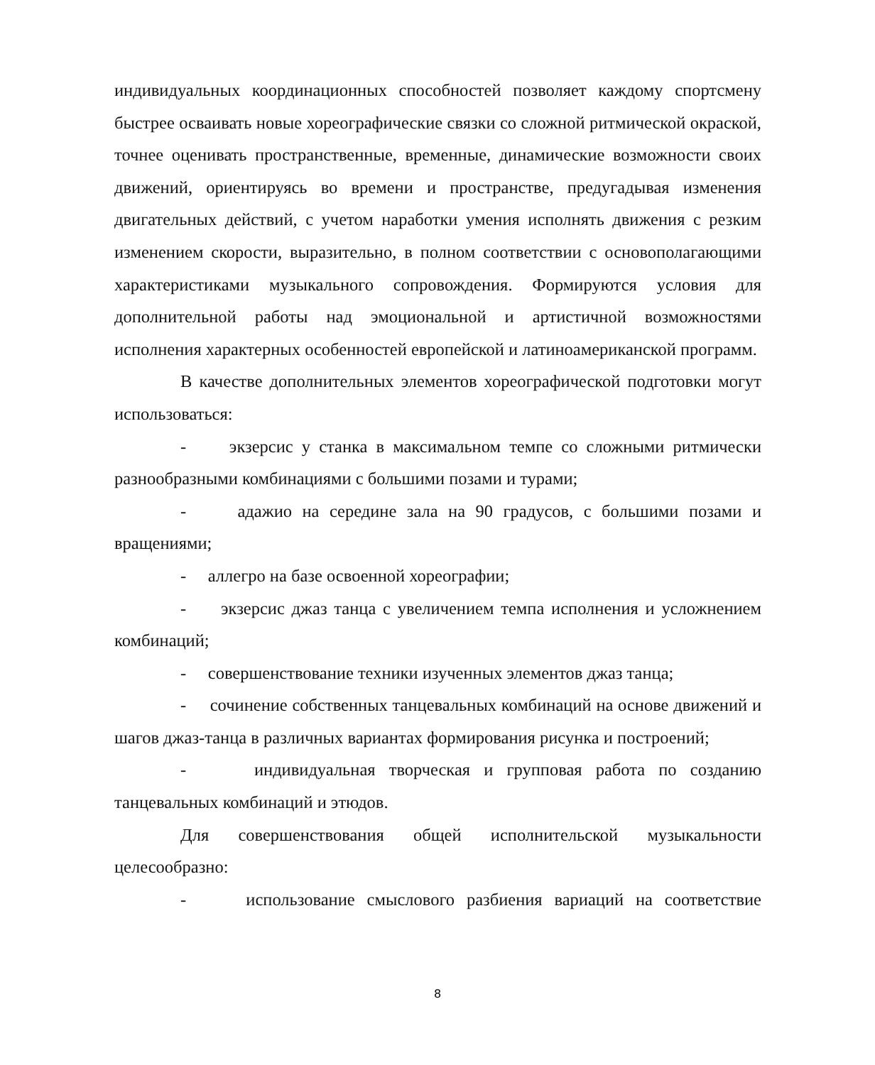индивидуальных координационных способностей позволяет каждому спортсмену быстрее осваивать новые хореографические связки со сложной ритмической окраской, точнее оценивать пространственные, временные, динамические возможности своих движений, ориентируясь во времени и пространстве, предугадывая изменения двигательных действий, с учетом наработки умения исполнять движения с резким изменением скорости, выразительно, в полном соответствии с основополагающими характеристиками музыкального сопровождения. Формируются условия для дополнительной работы над эмоциональной и артистичной возможностями исполнения характерных особенностей европейской и латиноамериканской программ.
В качестве дополнительных элементов хореографической подготовки могут использоваться:
- экзерсис у станка в максимальном темпе со сложными ритмически разнообразными комбинациями с большими позами и турами;
- адажио на середине зала на 90 градусов, с большими позами и вращениями;
- аллегро на базе освоенной хореографии;
- экзерсис джаз танца с увеличением темпа исполнения и усложнением комбинаций;
- совершенствование техники изученных элементов джаз танца;
- сочинение собственных танцевальных комбинаций на основе движений и шагов джаз-танца в различных вариантах формирования рисунка и построений;
- индивидуальная творческая и групповая работа по созданию танцевальных комбинаций и этюдов.
Для совершенствования общей исполнительской музыкальности целесообразно:
- использование смыслового разбиения вариаций на соответствие
8